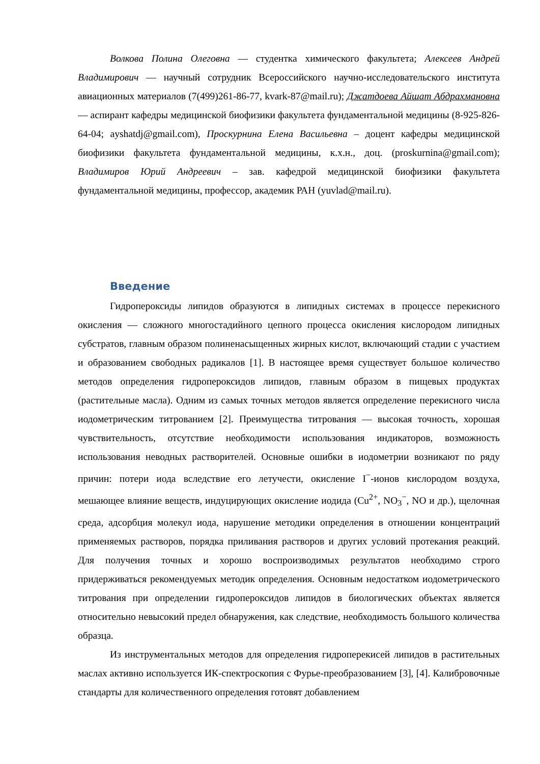Волкова Полина Олеговна — студентка химического факультета; Алексеев Андрей Владимирович — научный сотрудник Всероссийского научно-исследовательского института авиационных материалов (7(499)261-86-77, kvark-87@mail.ru); Джатдоева Айшат Абдрахмановна — аспирант кафедры медицинской биофизики факультета фундаментальной медицины (8-925-826-64-04; ayshatdj@gmail.com), Проскурнина Елена Васильевна – доцент кафедры медицинской биофизики факультета фундаментальной медицины, к.х.н., доц. (proskurnina@gmail.com); Владимиров Юрий Андреевич – зав. кафедрой медицинской биофизики факультета фундаментальной медицины, профессор, академик РАН (yuvlad@mail.ru).
Введение
Гидропероксиды липидов образуются в липидных системах в процессе перекисного окисления — сложного многостадийного цепного процесса окисления кислородом липидных субстратов, главным образом полиненасыщенных жирных кислот, включающий стадии с участием и образованием свободных радикалов [1]. В настоящее время существует большое количество методов определения гидропероксидов липидов, главным образом в пищевых продуктах (растительные масла). Одним из самых точных методов является определение перекисного числа иодометрическим титрованием [2]. Преимущества титрования — высокая точность, хорошая чувствительность, отсутствие необходимости использования индикаторов, возможность использования неводных растворителей. Основные ошибки в иодометрии возникают по ряду причин: потери иода вследствие его летучести, окисление I<sup>−</sup>-ионов кислородом воздуха, мешающее влияние веществ, индуцирующих окисление иодида (Cu<sup>2+</sup>, NO<sub>3</sub><sup>−</sup>, NO и др.), щелочная среда, адсорбция молекул иода, нарушение методики определения в отношении концентраций применяемых растворов, порядка приливания растворов и других условий протекания реакций. Для получения точных и хорошо воспроизводимых результатов необходимо строго придерживаться рекомендуемых методик определения. Основным недостатком иодометрического титрования при определении гидропероксидов липидов в биологических объектах является относительно невысокий предел обнаружения, как следствие, необходимость большого количества образца.
Из инструментальных методов для определения гидроперекисей липидов в растительных маслах активно используется ИК-спектроскопия с Фурье-преобразованием [3], [4]. Калибровочные стандарты для количественного определения готовят добавлением